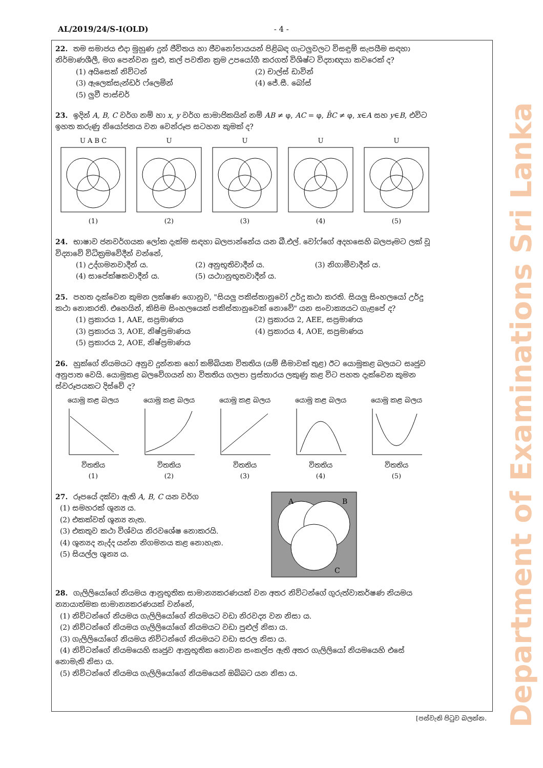Department of Examinations Sri Lanka
AL/2019/24/S-I(OLD) - 4 -
22. තම සමාජය එදා මුහුණ දුන් ජීවිතය හා ජීවනෝපායයන් පිළිබඳ ගැටලුවලට විසඳුම් සැපයීම සඳහා නිර්මාණශීලී, මග පෙන්වන සුළු, කල් පවතින ක්‍රම උපයෝගී කරගත් විශිෂ්ට විද්‍යාඥයා කවරෙක් ද?
(1) අයිසෙක් නිව්ටන් (2) චාල්ස් ඩාවින් (3) ඇලෙක්සැන්ඩර් ෆ්ලෙමින් (4) ජේ.සී. බෝස් (5) ලුවී පාස්චර්
23. ඉදින් A, B, C වර්ග නම් හා x, y වර්ග සාමාජිකයින් නම් AB ≠ φ, AC = φ, B̄C ≠ φ, x∈A සහ y∈B, එවිට ඉහත කරුණු නියෝජනය වන වෙන්රූප සටහන කුමක් ද?
U A B C
(1)
U
(2)
U
(3)
U
(4)
U
(5)
24. භාෂාව ජනවර්ගයක ලෝක දැක්ම සඳහා බලපාන්නේය යන බී.එල්. වෝෆ්ගේ අදහසෙහි බලපෑමට ලක් වූ විද්‍යාවේ විධික්‍රමවේදීන් වන්නේ,
(1) උද්ගමනවාදීන් ය. (2) අනුභූතිවාදීන් ය. (3) නිගාමීවාදීන් ය. (4) සාපේක්ෂකවාදීන් ය. (5) යථාානුභූතවාදීන් ය.
25. පහත දැක්වෙන කුමන ලක්ෂණ ගොනුව, "සියලු පකිස්තානුවෝ උර්දු කථා කරති. සියලු සිංහලයෝ උර්දු කථා නොකරති. එහෙයින්, කිසිම සිංහලයෙක් පකිස්තානුවෙක් නොවේ" යන සංවාක්‍යයට ගැළපේ ද?
(1) ප්‍රකාරය 1, AAE, සප්‍රමාණය (2) ප්‍රකාරය 2, AEE, සප්‍රමාණය (3) ප්‍රකාරය 3, AOE, නිෂ්ප්‍රමාණය (4) ප්‍රකාරය 4, AOE, සප්‍රමාණය (5) ප්‍රකාරය 2, AOE, නිෂ්ප්‍රමාණය
26. හුක්ගේ නියමයට අනුව දුන්නක හෝ කම්බියක විතතිය (යම් සීමාවක් තුළ) ඊට යොමුකළ බලයට සෘජුව අනුපාත වෙයි. යොමුකළ බලවේගයන් හා විතතිය ගලපා ප්‍රස්තාරය ලකුණු කළ විට පහත දැක්වෙන කුමන ස්වරූපයකට දිස්වේ ද?
යොමු කළ බලය
විතතිය
(1)
යොමු කළ බලය
විතතිය
(2)
යොමු කළ බලය
විතතිය
(3)
යොමු කළ බලය
විතතිය
(4)
යොමු කළ බලය
විතතිය
(5)
27. රූපයේ දක්වා ඇති A, B, C යන වර්ග
(1) සමහරක් ශූන්‍ය ය.
(2) එකක්වත් ශූන්‍ය නැත.
(3) එකතුව කථා විශ්වය නිරවශේෂ නොකරයි.
(4) ශූන්‍යද නැද්ද යන්න නිගමනය කළ නොහැක.
(5) සියල්ල ශූන්‍ය ය.
A
B
C
28. ගැලිලියෝගේ නියමය ආනුභූතික සාමාන්‍යකරණයක් වන අතර නිව්ටන්ගේ ගුරුත්වාකර්ෂණ නියමය න්‍යායාත්මක සාමාන්‍යකරණයක් වන්නේ,
(1) නිව්ටන්ගේ නියමය ගැලිලියෝගේ නියමයට වඩා නිරවද්‍ය වන නිසා ය.
(2) නිව්ටන්ගේ නියමය ගැලිලියෝගේ නියමයට වඩා පුළුල් නිසා ය.
(3) ගැලිලියෝගේ නියමය නිව්ටන්ගේ නියමයට වඩා සරල නිසා ය.
(4) නිව්ටන්ගේ නියමයෙහි සෘජුව ආනුභූතික නොවන සංකල්ප ඇති අතර ගැලිලියෝ නියමයෙහි එසේ නොමැති නිසා ය.
(5) නිව්ටන්ගේ නියමය ගැලිලියෝගේ නියමයෙන් ඔබ්බට යන නිසා ය.
[පස්වැනි පිටුව බලන්න.